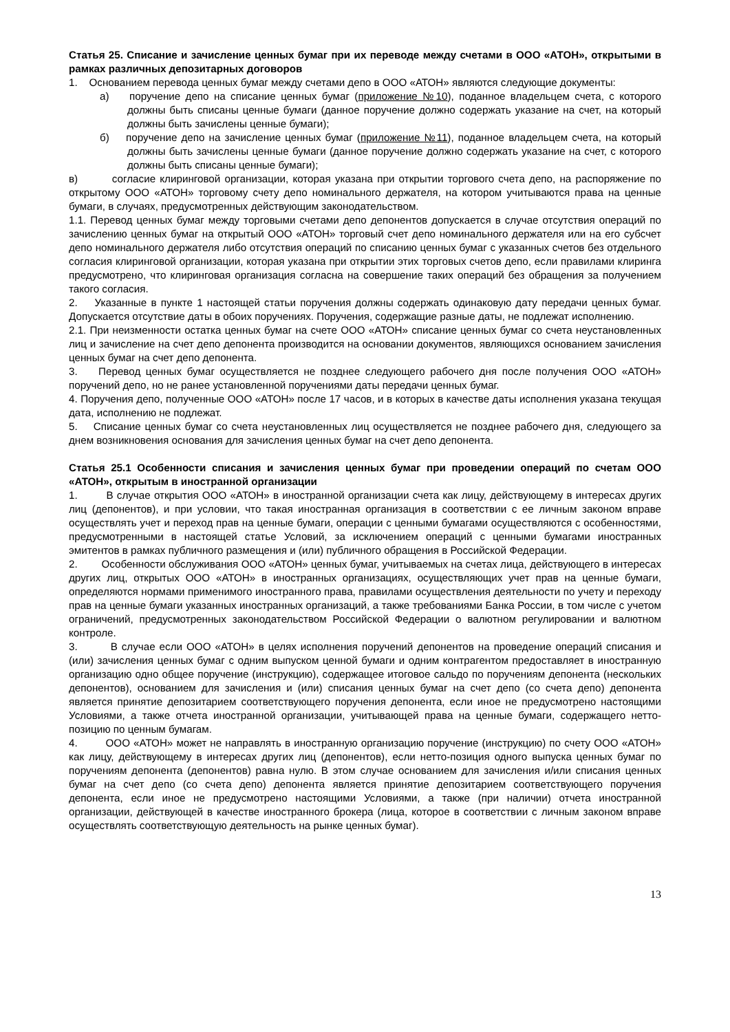Статья 25. Списание и зачисление ценных бумаг при их переводе между счетами в ООО «АТОН», открытыми в рамках различных депозитарных договоров
1. Основанием перевода ценных бумаг между счетами депо в ООО «АТОН» являются следующие документы:
а) поручение депо на списание ценных бумаг (приложение №10), поданное владельцем счета, с которого должны быть списаны ценные бумаги (данное поручение должно содержать указание на счет, на который должны быть зачислены ценные бумаги);
б) поручение депо на зачисление ценных бумаг (приложение №11), поданное владельцем счета, на который должны быть зачислены ценные бумаги (данное поручение должно содержать указание на счет, с которого должны быть списаны ценные бумаги);
в) согласие клиринговой организации, которая указана при открытии торгового счета депо, на распоряжение по открытому ООО «АТОН» торговому счету депо номинального держателя, на котором учитываются права на ценные бумаги, в случаях, предусмотренных действующим законодательством.
1.1. Перевод ценных бумаг между торговыми счетами депо депонентов допускается в случае отсутствия операций по зачислению ценных бумаг на открытый ООО «АТОН» торговый счет депо номинального держателя или на его субсчет депо номинального держателя либо отсутствия операций по списанию ценных бумаг с указанных счетов без отдельного согласия клиринговой организации, которая указана при открытии этих торговых счетов депо, если правилами клиринга предусмотрено, что клиринговая организация согласна на совершение таких операций без обращения за получением такого согласия.
2. Указанные в пункте 1 настоящей статьи поручения должны содержать одинаковую дату передачи ценных бумаг. Допускается отсутствие даты в обоих поручениях. Поручения, содержащие разные даты, не подлежат исполнению.
2.1. При неизменности остатка ценных бумаг на счете ООО «АТОН» списание ценных бумаг со счета неустановленных лиц и зачисление на счет депо депонента производится на основании документов, являющихся основанием зачисления ценных бумаг на счет депо депонента.
3. Перевод ценных бумаг осуществляется не позднее следующего рабочего дня после получения ООО «АТОН» поручений депо, но не ранее установленной поручениями даты передачи ценных бумаг.
4. Поручения депо, полученные ООО «АТОН» после 17 часов, и в которых в качестве даты исполнения указана текущая дата, исполнению не подлежат.
5. Списание ценных бумаг со счета неустановленных лиц осуществляется не позднее рабочего дня, следующего за днем возникновения основания для зачисления ценных бумаг на счет депо депонента.
Статья 25.1 Особенности списания и зачисления ценных бумаг при проведении операций по счетам ООО «АТОН», открытым в иностранной организации
1. В случае открытия ООО «АТОН» в иностранной организации счета как лицу, действующему в интересах других лиц (депонентов), и при условии, что такая иностранная организация в соответствии с ее личным законом вправе осуществлять учет и переход прав на ценные бумаги, операции с ценными бумагами осуществляются с особенностями, предусмотренными в настоящей статье Условий, за исключением операций с ценными бумагами иностранных эмитентов в рамках публичного размещения и (или) публичного обращения в Российской Федерации.
2. Особенности обслуживания ООО «АТОН» ценных бумаг, учитываемых на счетах лица, действующего в интересах других лиц, открытых ООО «АТОН» в иностранных организациях, осуществляющих учет прав на ценные бумаги, определяются нормами применимого иностранного права, правилами осуществления деятельности по учету и переходу прав на ценные бумаги указанных иностранных организаций, а также требованиями Банка России, в том числе с учетом ограничений, предусмотренных законодательством Российской Федерации о валютном регулировании и валютном контроле.
3. В случае если ООО «АТОН» в целях исполнения поручений депонентов на проведение операций списания и (или) зачисления ценных бумаг с одним выпуском ценной бумаги и одним контрагентом предоставляет в иностранную организацию одно общее поручение (инструкцию), содержащее итоговое сальдо по поручениям депонента (нескольких депонентов), основанием для зачисления и (или) списания ценных бумаг на счет депо (со счета депо) депонента является принятие депозитарием соответствующего поручения депонента, если иное не предусмотрено настоящими Условиями, а также отчета иностранной организации, учитывающей права на ценные бумаги, содержащего нетто-позицию по ценным бумагам.
4. ООО «АТОН» может не направлять в иностранную организацию поручение (инструкцию) по счету ООО «АТОН» как лицу, действующему в интересах других лиц (депонентов), если нетто-позиция одного выпуска ценных бумаг по поручениям депонента (депонентов) равна нулю. В этом случае основанием для зачисления и/или списания ценных бумаг на счет депо (со счета депо) депонента является принятие депозитарием соответствующего поручения депонента, если иное не предусмотрено настоящими Условиями, а также (при наличии) отчета иностранной организации, действующей в качестве иностранного брокера (лица, которое в соответствии с личным законом вправе осуществлять соответствующую деятельность на рынке ценных бумаг).
13